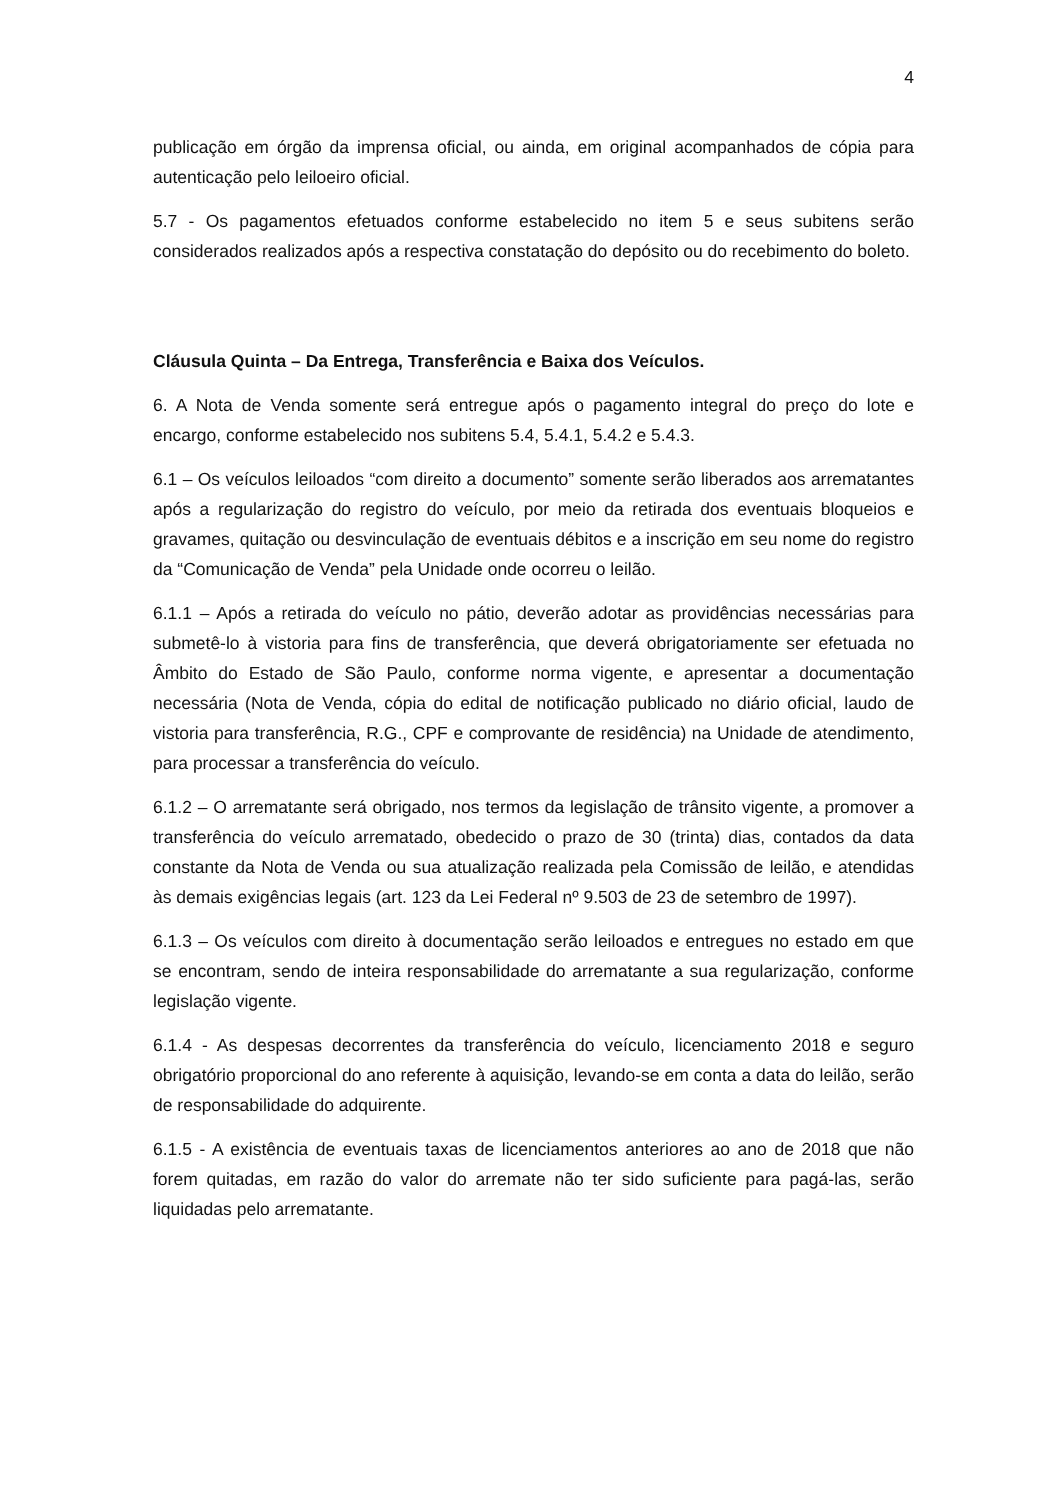4
publicação em órgão da imprensa oficial, ou ainda, em original acompanhados de cópia para autenticação pelo leiloeiro oficial.
5.7 - Os pagamentos efetuados conforme estabelecido no item 5 e seus subitens serão considerados realizados após a respectiva constatação do depósito ou do recebimento do boleto.
Cláusula Quinta – Da Entrega, Transferência e Baixa dos Veículos.
6. A Nota de Venda somente será entregue após o pagamento integral do preço do lote e encargo, conforme estabelecido nos subitens 5.4, 5.4.1, 5.4.2 e 5.4.3.
6.1 – Os veículos leiloados “com direito a documento” somente serão liberados aos arrematantes após a regularização do registro do veículo, por meio da retirada dos eventuais bloqueios e gravames, quitação ou desvinculação de eventuais débitos e a inscrição em seu nome do registro da “Comunicação de Venda” pela Unidade onde ocorreu o leilão.
6.1.1 – Após a retirada do veículo no pátio, deverão adotar as providências necessárias para submetê-lo à vistoria para fins de transferência, que deverá obrigatoriamente ser efetuada no Âmbito do Estado de São Paulo, conforme norma vigente, e apresentar a documentação necessária (Nota de Venda, cópia do edital de notificação publicado no diário oficial, laudo de vistoria para transferência, R.G., CPF e comprovante de residência) na Unidade de atendimento, para processar a transferência do veículo.
6.1.2 – O arrematante será obrigado, nos termos da legislação de trânsito vigente, a promover a transferência do veículo arrematado, obedecido o prazo de 30 (trinta) dias, contados da data constante da Nota de Venda ou sua atualização realizada pela Comissão de leilão, e atendidas às demais exigências legais (art. 123 da Lei Federal nº 9.503 de 23 de setembro de 1997).
6.1.3 – Os veículos com direito à documentação serão leiloados e entregues no estado em que se encontram, sendo de inteira responsabilidade do arrematante a sua regularização, conforme legislação vigente.
6.1.4 - As despesas decorrentes da transferência do veículo, licenciamento 2018 e seguro obrigatório proporcional do ano referente à aquisição, levando-se em conta a data do leilão, serão de responsabilidade do adquirente.
6.1.5 - A existência de eventuais taxas de licenciamentos anteriores ao ano de 2018 que não forem quitadas, em razão do valor do arremate não ter sido suficiente para pagá-las, serão liquidadas pelo arrematante.